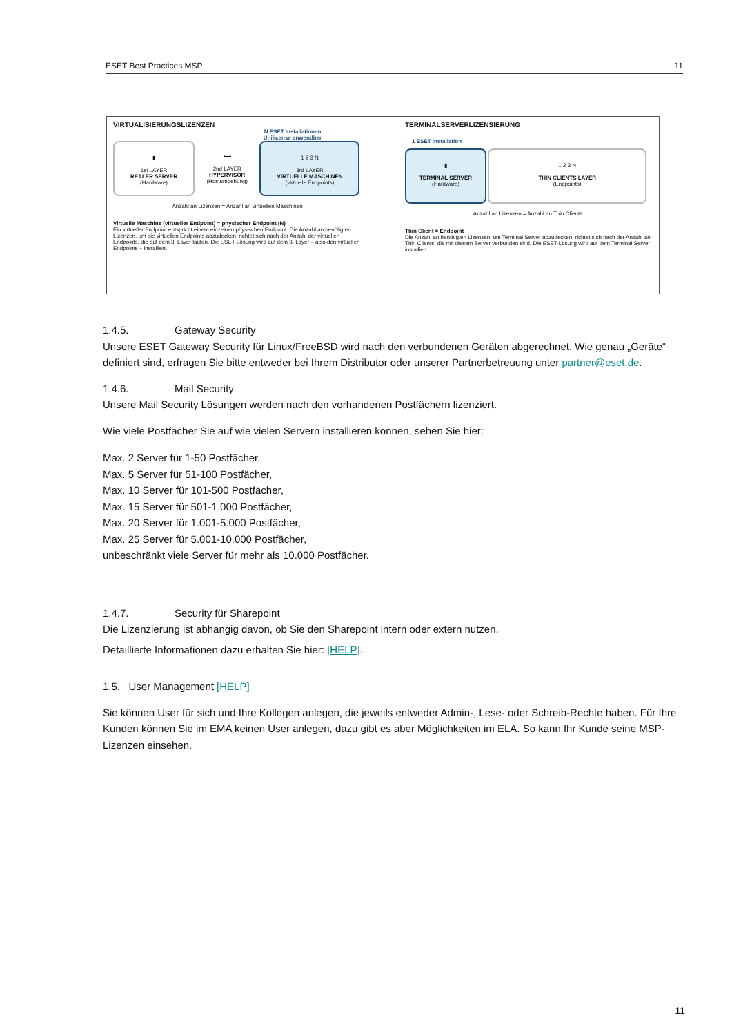ESET Best Practices MSP 11
VIRTUALISIERUNGSLIZENZEN
N ESET Installationen
Unilicense anwendbar
▮
1st LAYER
REALER SERVER
(Hardware)
⟷
2nd LAYER
HYPERVISOR
(Hostumgebung)
1 2 3 N
3rd LAYER
VIRTUELLE MASCHINEN
(virtuelle Endpoints)
Anzahl an Lizenzen = Anzahl an virtuellen Maschinen
Virtuelle Maschine (virtueller Endpoint) = physischer Endpoint (N)
Ein virtueller Endpoint entspricht einem einzelnen physischen Endpoint. Die Anzahl an benötigten Lizenzen, um die virtuellen Endpoints abzudecken, richtet sich nach der Anzahl der virtuellen Endpoints, die auf dem 3. Layer laufen. Die ESET-Lösung wird auf dem 3. Layer – also den virtuellen Endpoints – installiert.
TERMINALSERVERLIZENSIERUNG
1 ESET Installation
▮
TERMINAL SERVER
(Hardware)
1 2 3 N
THIN CLIENTS LAYER
(Endpoints)
Anzahl an Lizenzen = Anzahl an Thin Clients
Thin Client = Endpoint
Die Anzahl an benötigten Lizenzen, um Terminal Server abzudecken, richtet sich nach der Anzahl an Thin Clients, die mit diesem Server verbunden sind. Die ESET-Lösung wird auf dem Terminal Server installiert.
1.4.5. Gateway Security
Unsere ESET Gateway Security für Linux/FreeBSD wird nach den verbundenen Geräten abgerechnet. Wie genau „Geräte“ definiert sind, erfragen Sie bitte entweder bei Ihrem Distributor oder unserer Partnerbetreuung unter partner@eset.de.
1.4.6. Mail Security
Unsere Mail Security Lösungen werden nach den vorhandenen Postfächern lizenziert.
Wie viele Postfächer Sie auf wie vielen Servern installieren können, sehen Sie hier:
Max. 2 Server für 1-50 Postfächer,
Max. 5 Server für 51-100 Postfächer,
Max. 10 Server für 101-500 Postfächer,
Max. 15 Server für 501-1.000 Postfächer,
Max. 20 Server für 1.001-5.000 Postfächer,
Max. 25 Server für 5.001-10.000 Postfächer,
unbeschränkt viele Server für mehr als 10.000 Postfächer.
1.4.7. Security für Sharepoint
Die Lizenzierung ist abhängig davon, ob Sie den Sharepoint intern oder extern nutzen.
Detaillierte Informationen dazu erhalten Sie hier: [HELP].
1.5. User Management [HELP]
Sie können User für sich und Ihre Kollegen anlegen, die jeweils entweder Admin-, Lese- oder Schreib-Rechte haben. Für Ihre Kunden können Sie im EMA keinen User anlegen, dazu gibt es aber Möglichkeiten im ELA. So kann Ihr Kunde seine MSP-Lizenzen einsehen.
11